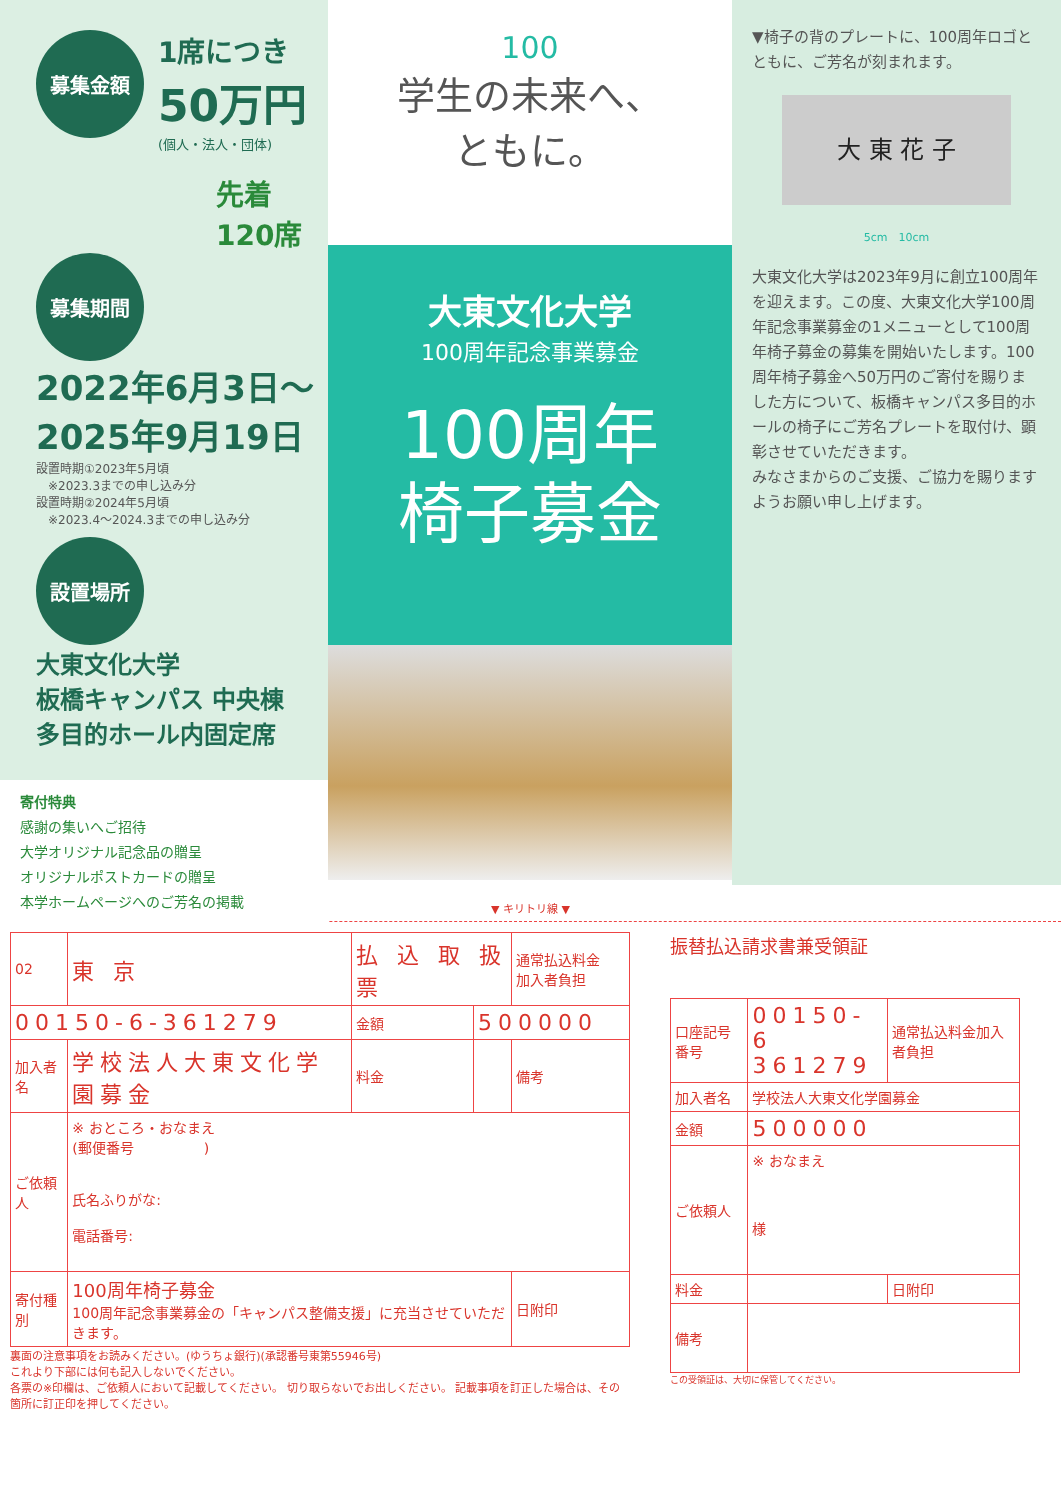募集金額
1席につき
50万円
(個人・法人・団体)
先着
120席
募集期間
2022年6月3日～
2025年9月19日
設置時期①2023年5月頃
　※2023.3までの申し込み分
設置時期②2024年5月頃
　※2023.4～2024.3までの申し込み分
設置場所
大東文化大学
板橋キャンパス 中央棟
多目的ホール内固定席
寄付特典
感謝の集いへご招待
大学オリジナル記念品の贈呈
オリジナルポストカードの贈呈
本学ホームページへのご芳名の掲載
100
学生の未来へ、
ともに。
大東文化大学
100周年記念事業募金
100周年
椅子募金
▼椅子の背のプレートに、100周年ロゴとともに、ご芳名が刻まれます。
大 東 花 子
5cm　10cm
大東文化大学は2023年9月に創立100周年を迎えます。この度、大東文化大学100周年記念事業募金の1メニューとして100周年椅子募金の募集を開始いたします。100周年椅子募金へ50万円のご寄付を賜りました方について、板橋キャンパス多目的ホールの椅子にご芳名プレートを取付け、顕彰させていただきます。
みなさまからのご支援、ご協力を賜りますようお願い申し上げます。
▼ キリトリ線 ▼
| 02 | 東 京 | 払 込 取 扱 票 | | | 通常払込料金 加入者負担 |
| 00150-6-361279 | | | 金額 | 500000 | |
| 加入者名 | 学校法人大東文化学園募金 | | 料金 | | 備考 |
| ご依頼人 | ※ おところ・おなまえ (郵便番号 ) 氏名ふりがな: 電話番号: | | | | |
| 寄付種別 | 100周年椅子募金 100周年記念事業募金の「キャンパス整備支援」に充当させていただきます。 | | | | 日附印 |
裏面の注意事項をお読みください。(ゆうちょ銀行)(承認番号東第55946号)
これより下部には何も記入しないでください。
各票の※印欄は、ご依頼人において記載してください。 切り取らないでお出しください。 記載事項を訂正した場合は、その箇所に訂正印を押してください。
振替払込請求書兼受領証
| 口座記号番号 | 00150-6 361279 | 通常払込料金加入者負担 |
| 加入者名 | 学校法人大東文化学園募金 | |
| 金額 | 500000 | |
| ご依頼人 | ※ おなまえ 様 | |
| 料金 | | 日附印 |
| 備考 | | |
この受領証は、大切に保管してください。